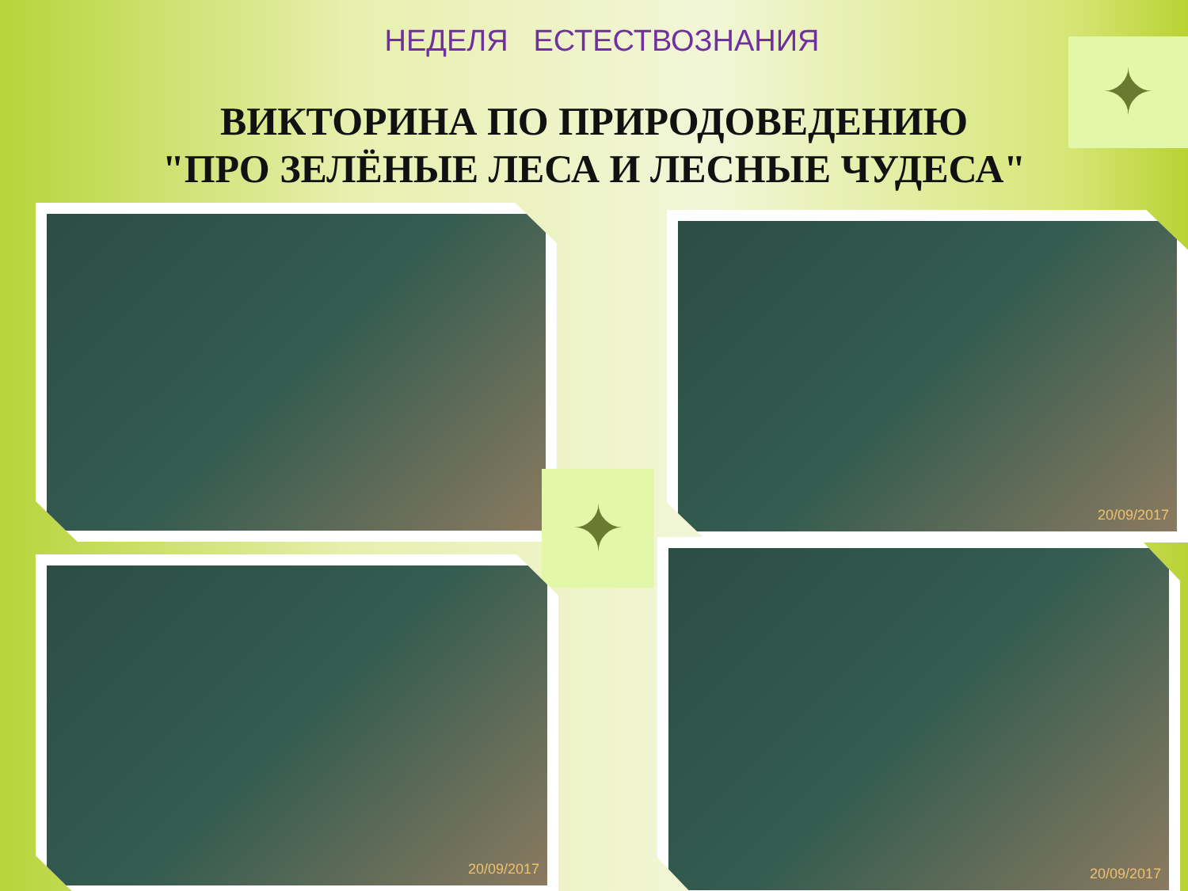НЕДЕЛЯ ЕСТЕСТВОЗНАНИЯ
ВИКТОРИНА ПО ПРИРОДОВЕДЕНИЮ
"ПРО ЗЕЛЁНЫЕ ЛЕСА И ЛЕСНЫЕ ЧУДЕСА"
✦
20/09/2017
✦
20/09/2017
20/09/2017